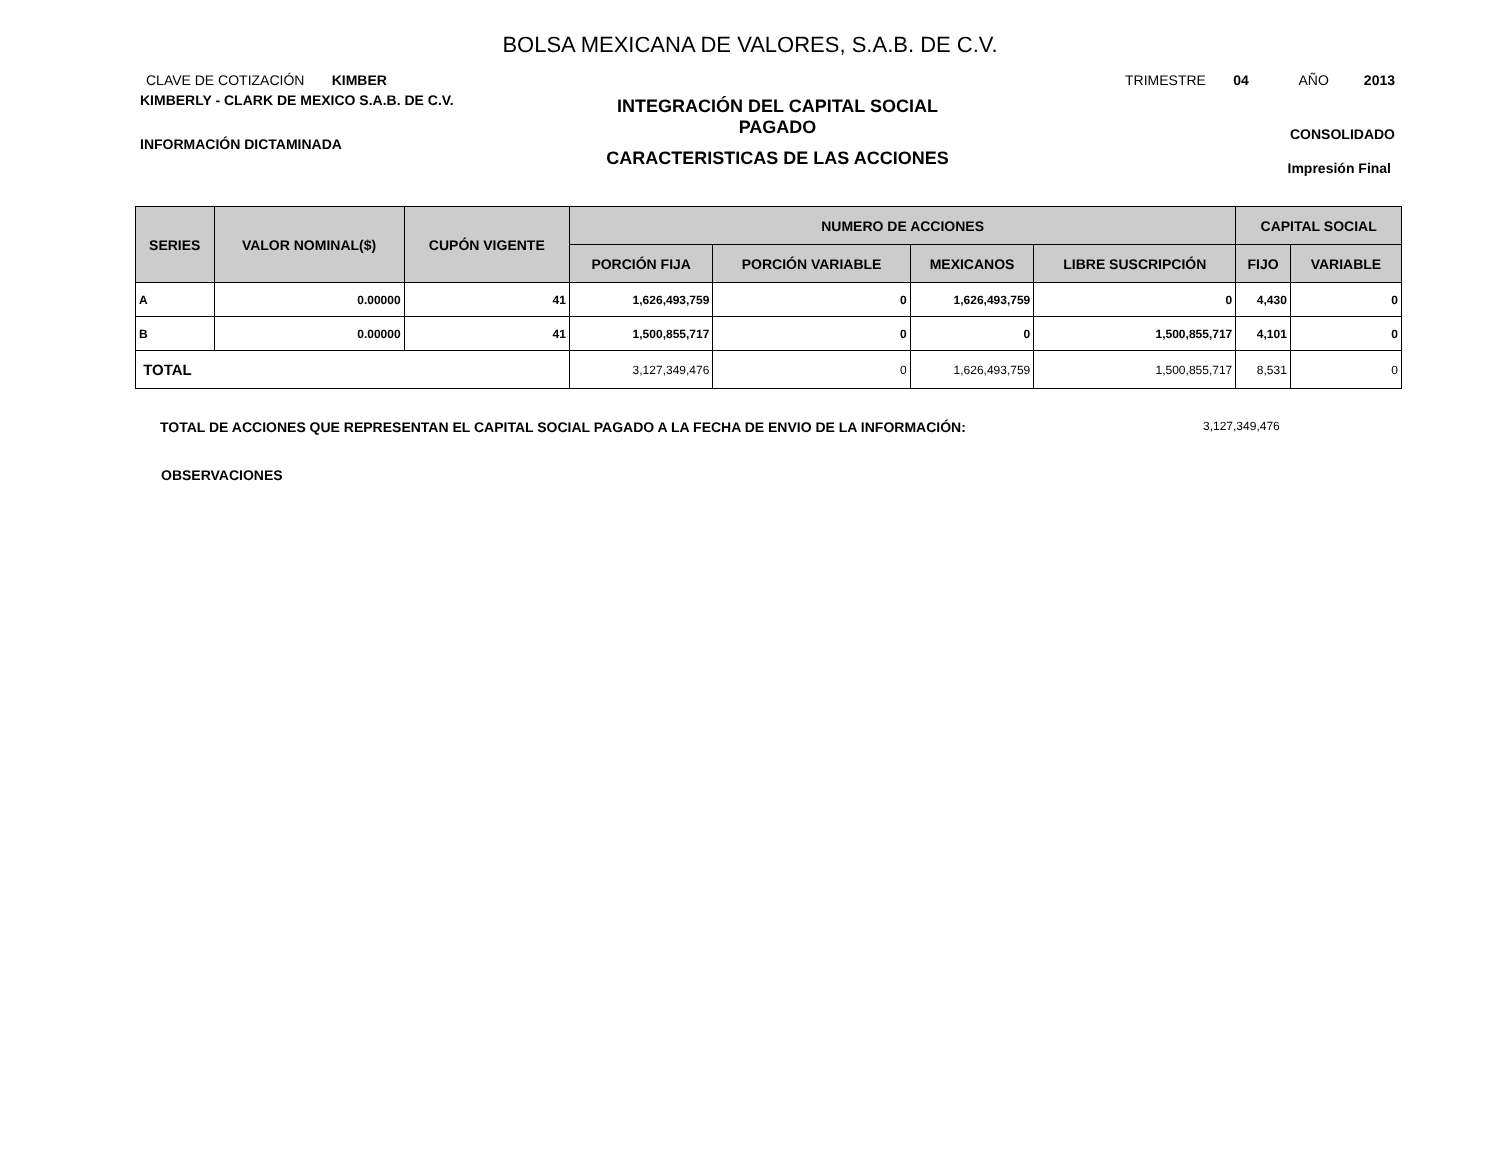BOLSA MEXICANA DE VALORES, S.A.B. DE C.V.
CLAVE DE COTIZACIÓN KIMBER
KIMBERLY - CLARK DE MEXICO S.A.B. DE C.V.
INFORMACIÓN DICTAMINADA
INTEGRACIÓN DEL CAPITAL SOCIAL
PAGADO
CARACTERISTICAS DE LAS ACCIONES
TRIMESTRE 04 AÑO 2013
CONSOLIDADO
Impresión Final
| SERIES | VALOR NOMINAL($) | CUPÓN VIGENTE | NUMERO DE ACCIONES | | | | CAPITAL SOCIAL | |
| --- | --- | --- | --- | --- | --- | --- | --- | --- |
| | | | PORCIÓN FIJA | PORCIÓN VARIABLE | MEXICANOS | LIBRE SUSCRIPCIÓN | FIJO | VARIABLE |
| A | 0.00000 | 41 | 1,626,493,759 | 0 | 1,626,493,759 | 0 | 4,430 | 0 |
| B | 0.00000 | 41 | 1,500,855,717 | 0 | 0 | 1,500,855,717 | 4,101 | 0 |
| TOTAL | | | 3,127,349,476 | 0 | 1,626,493,759 | 1,500,855,717 | 8,531 | 0 |
TOTAL DE ACCIONES QUE REPRESENTAN EL CAPITAL SOCIAL PAGADO A LA FECHA DE ENVIO DE LA INFORMACIÓN: 3,127,349,476
OBSERVACIONES